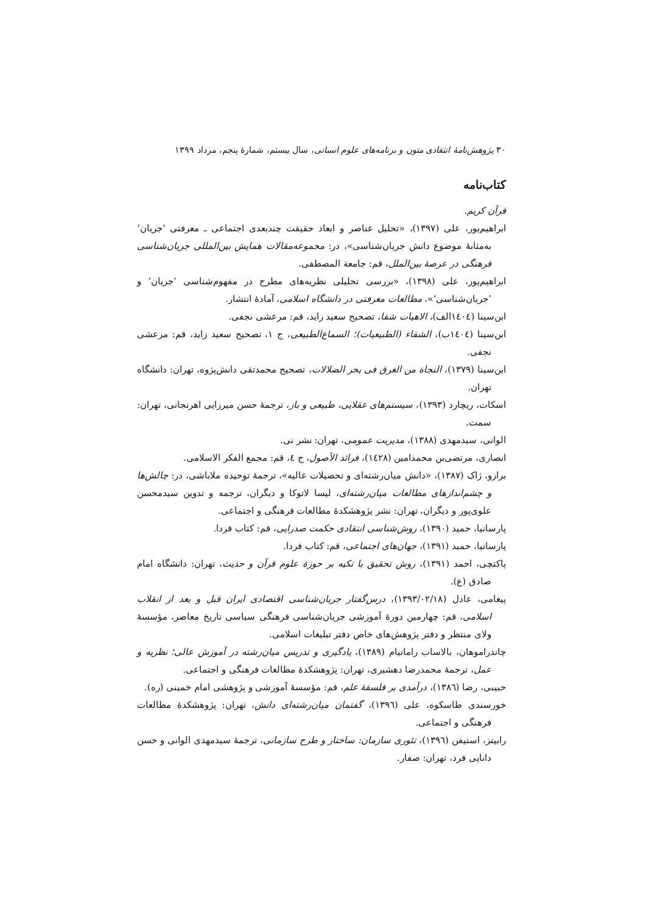۳۰ پژوهش‌نامهٔ انتقادی متون و برنامه‌های علوم انسانی، سال بیستم، شمارهٔ پنجم، مرداد ۱۳۹۹
کتاب‌نامه
قرآن کریم.
ابراهیم‌پور، علی (۱۳۹۷)، «تحلیل عناصر و ابعاد حقیقت چندبعدی اجتماعی ـ معرفتی ’جریان‘ به‌مثابهٔ موضوع دانش جریان‌شناسی»، در: مجموعه‌مقالات همایش بین‌المللی جریان‌شناسی فرهنگی در عرصهٔ بین‌الملل، قم: جامعة المصطفی.
ابراهیم‌پور، علی (۱۳۹۸)، «بررسی تحلیلی نظریه‌های مطرح در مفهوم‌شناسی ’جریان‘ و ’جریان‌شناسی‘»، مطالعات معرفتی در دانشگاه اسلامی، آمادهٔ انتشار.
ابن‌سینا (۱٤۰٤الف)، الاهیات شفا، تصحیح سعید زاید، قم: مرعشی نجفی.
ابن‌سینا (۱٤۰٤ب)، الشفاء (الطبیعیات)؛ السماع‌الطبیعی، ج ۱، تصحیح سعید زاید، قم: مرعشی نجفی.
ابن‌سینا (۱۳۷۹)، النجاة من الغرق فی بحر الضلالات، تصحیح محمدتقی دانش‌پژوه، تهران: دانشگاه تهران.
اسکات، ریچارد (۱۳۹۳)، سیستم‌های عقلایی، طبیعی و باز، ترجمهٔ حسن میرزایی اهرنجانی، تهران: سمت.
الوانی، سیدمهدی (۱۳۸۸)، مدیریت عمومی، تهران: نشر نی.
انصاری، مرتضی‌بن محمدامین (۱٤۲۸)، فرائد الأصول، ج ٤، قم: مجمع الفکر الاسلامی.
برازو، ژاک (۱۳۸۷)، «دانش میان‌رشته‌ای و تحصیلات عالیه»، ترجمهٔ توحیده ملاباشی، در: چالش‌ها و چشم‌اندازهای مطالعات میان‌رشته‌ای، لیسا لاتوکا و دیگران، ترجمه و تدوین سیدمحسن علوی‌پور و دیگران، تهران: نشر پژوهشکدهٔ مطالعات فرهنگی و اجتماعی.
پارسانیا، حمید (۱۳۹۰)، روش‌شناسی انتقادی حکمت صدرایی، قم: کتاب فردا.
پارسانیا، حمید (۱۳۹۱)، جهان‌های اجتماعی، قم: کتاب فردا.
پاکتچی، احمد (۱۳۹۱)، روش تحقیق با تکیه بر حوزهٔ علوم قرآن و حدیث، تهران: دانشگاه امام صادق (ع).
پیغامی، عادل (۱۳۹۳/۰۲/۱۸)، درس‌گفتار جریان‌شناسی اقتصادی ایران قبل و بعد از انقلاب اسلامی، قم: چهارمین دورهٔ آموزشی جریان‌شناسی فرهنگی سیاسی تاریخ معاصر، مؤسسهٔ ولای منتظر و دفتر پژوهش‌های خاص دفتر تبلیغات اسلامی.
چاندراموهان، بالاساب رامانیام (۱۳۸۹)، یادگیری و تدریس میان‌رشته در آموزش عالی؛ نظریه و عمل، ترجمهٔ محمدرضا دهشیری، تهران: پژوهشکدهٔ مطالعات فرهنگی و اجتماعی.
حبیبی، رضا (۱۳۸٦)، درآمدی بر فلسفهٔ علم، قم: مؤسسهٔ آموزشی و پژوهشی امام خمینی (ره).
خورسندی طاسکوه، علی (۱۳۹٦)، گفتمان میان‌رشته‌ای دانش، تهران: پژوهشکدهٔ مطالعات فرهنگی و اجتماعی.
رابینز، استیفن (۱۳۹٦)، تئوری سازمان: ساختار و طرح سازمانی، ترجمهٔ سیدمهدی الوانی و حسن دانایی فرد، تهران: صفار.